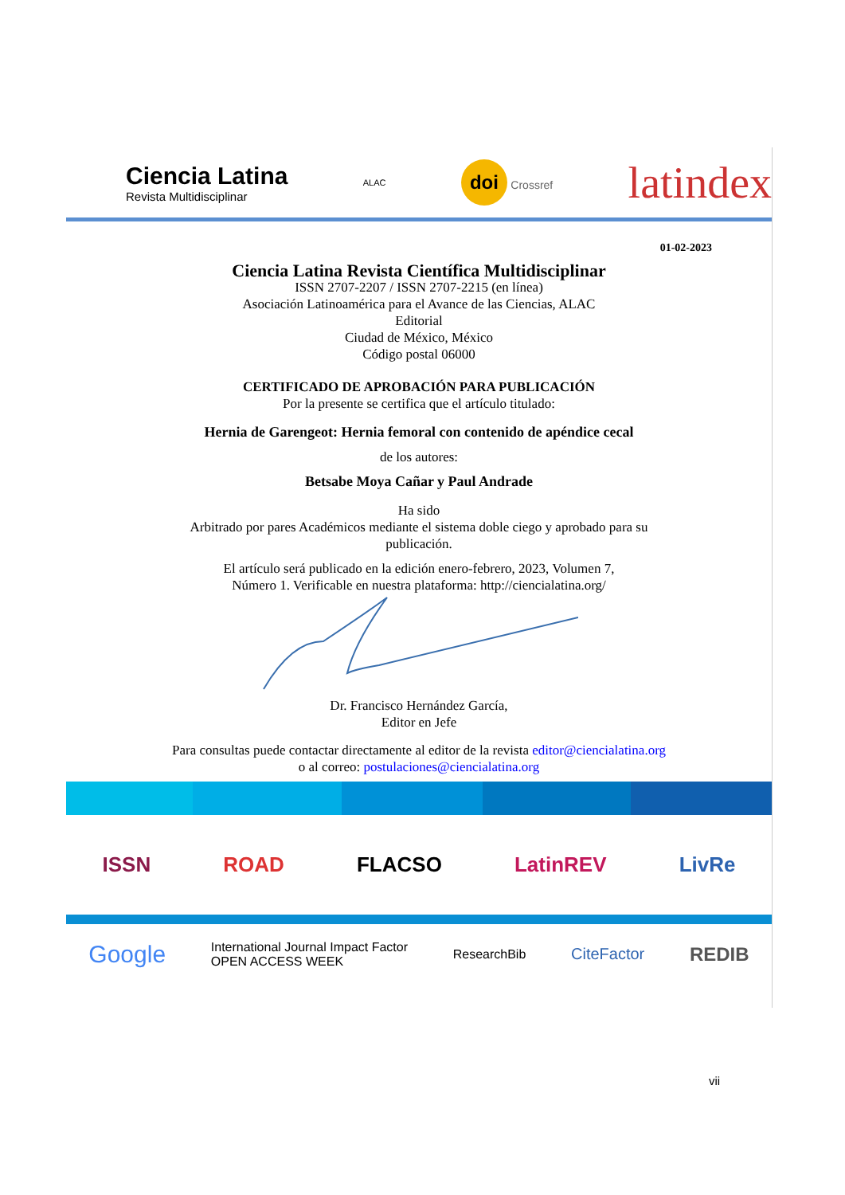Ciencia Latina
Revista Multidisciplinar
ALAC
doi Crossref
latindex
01-02-2023
Ciencia Latina Revista Científica Multidisciplinar
ISSN 2707-2207 / ISSN 2707-2215 (en línea)
Asociación Latinoamérica para el Avance de las Ciencias, ALAC
Editorial
Ciudad de México, México
Código postal 06000
CERTIFICADO DE APROBACIÓN PARA PUBLICACIÓN
Por la presente se certifica que el artículo titulado:
Hernia de Garengeot: Hernia femoral con contenido de apéndice cecal
de los autores:
Betsabe Moya Cañar y Paul Andrade
Ha sido
Arbitrado por pares Académicos mediante el sistema doble ciego y aprobado para su
publicación.
El artículo será publicado en la edición enero-febrero, 2023, Volumen 7,
Número 1. Verificable en nuestra plataforma: http://ciencialatina.org/
Dr. Francisco Hernández García,
Editor en Jefe
Para consultas puede contactar directamente al editor de la revista editor@ciencialatina.org
o al correo: postulaciones@ciencialatina.org
ISSN ROAD FLACSO LatinREV LivRe
Google International Journal Impact Factor
OPEN ACCESS WEEK ResearchBib CiteFactor REDIB
vii